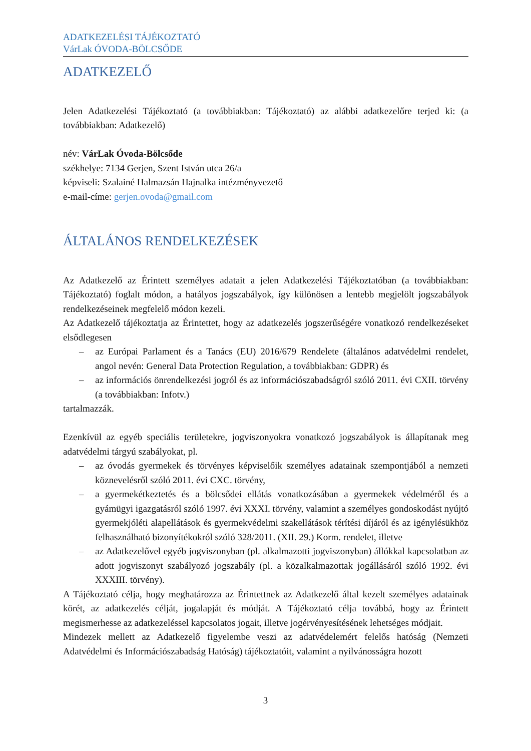ADATKEZELÉSI TÁJÉKOZTATÓ
VárLak ÓVODA-BÖLCSŐDE
ADATKEZELŐ
Jelen Adatkezelési Tájékoztató (a továbbiakban: Tájékoztató) az alábbi adatkezelőre terjed ki: (a továbbiakban: Adatkezelő)
név: VárLak Óvoda-Bölcsőde
székhelye: 7134 Gerjen, Szent István utca 26/a
képviseli: Szalainé Halmazsán Hajnalka intézményvezető
e-mail-címe: gerjen.ovoda@gmail.com
ÁLTALÁNOS RENDELKEZÉSEK
Az Adatkezelő az Érintett személyes adatait a jelen Adatkezelési Tájékoztatóban (a továbbiakban: Tájékoztató) foglalt módon, a hatályos jogszabályok, így különösen a lentebb megjelölt jogszabályok rendelkezéseinek megfelelő módon kezeli.
Az Adatkezelő tájékoztatja az Érintettet, hogy az adatkezelés jogszerűségére vonatkozó rendelkezéseket elsődlegesen
– az Európai Parlament és a Tanács (EU) 2016/679 Rendelete (általános adatvédelmi rendelet, angol nevén: General Data Protection Regulation, a továbbiakban: GDPR) és
– az információs önrendelkezési jogról és az információszabadságról szóló 2011. évi CXII. törvény (a továbbiakban: Infotv.)
tartalmazzák.
Ezenkívül az egyéb speciális területekre, jogviszonyokra vonatkozó jogszabályok is állapítanak meg adatvédelmi tárgyú szabályokat, pl.
– az óvodás gyermekek és törvényes képviselőik személyes adatainak szempontjából a nemzeti köznevelésről szóló 2011. évi CXC. törvény,
– a gyermekétkeztetés és a bölcsődei ellátás vonatkozásában a gyermekek védelméről és a gyámügyi igazgatásról szóló 1997. évi XXXI. törvény, valamint a személyes gondoskodást nyújtó gyermekjóléti alapellátások és gyermekvédelmi szakellátások térítési díjáról és az igénylésükhöz felhasználható bizonyítékokról szóló 328/2011. (XII. 29.) Korm. rendelet, illetve
– az Adatkezelővel egyéb jogviszonyban (pl. alkalmazotti jogviszonyban) állókkal kapcsolatban az adott jogviszonyt szabályozó jogszabály (pl. a közalkalmazottak jogállásáról szóló 1992. évi XXXIII. törvény).
A Tájékoztató célja, hogy meghatározza az Érintettnek az Adatkezelő által kezelt személyes adatainak körét, az adatkezelés célját, jogalapját és módját. A Tájékoztató célja továbbá, hogy az Érintett megismerhesse az adatkezeléssel kapcsolatos jogait, illetve jogérvényesítésének lehetséges módjait.
Mindezek mellett az Adatkezelő figyelembe veszi az adatvédelemért felelős hatóság (Nemzeti Adatvédelmi és Információszabadság Hatóság) tájékoztatóit, valamint a nyilvánosságra hozott
3